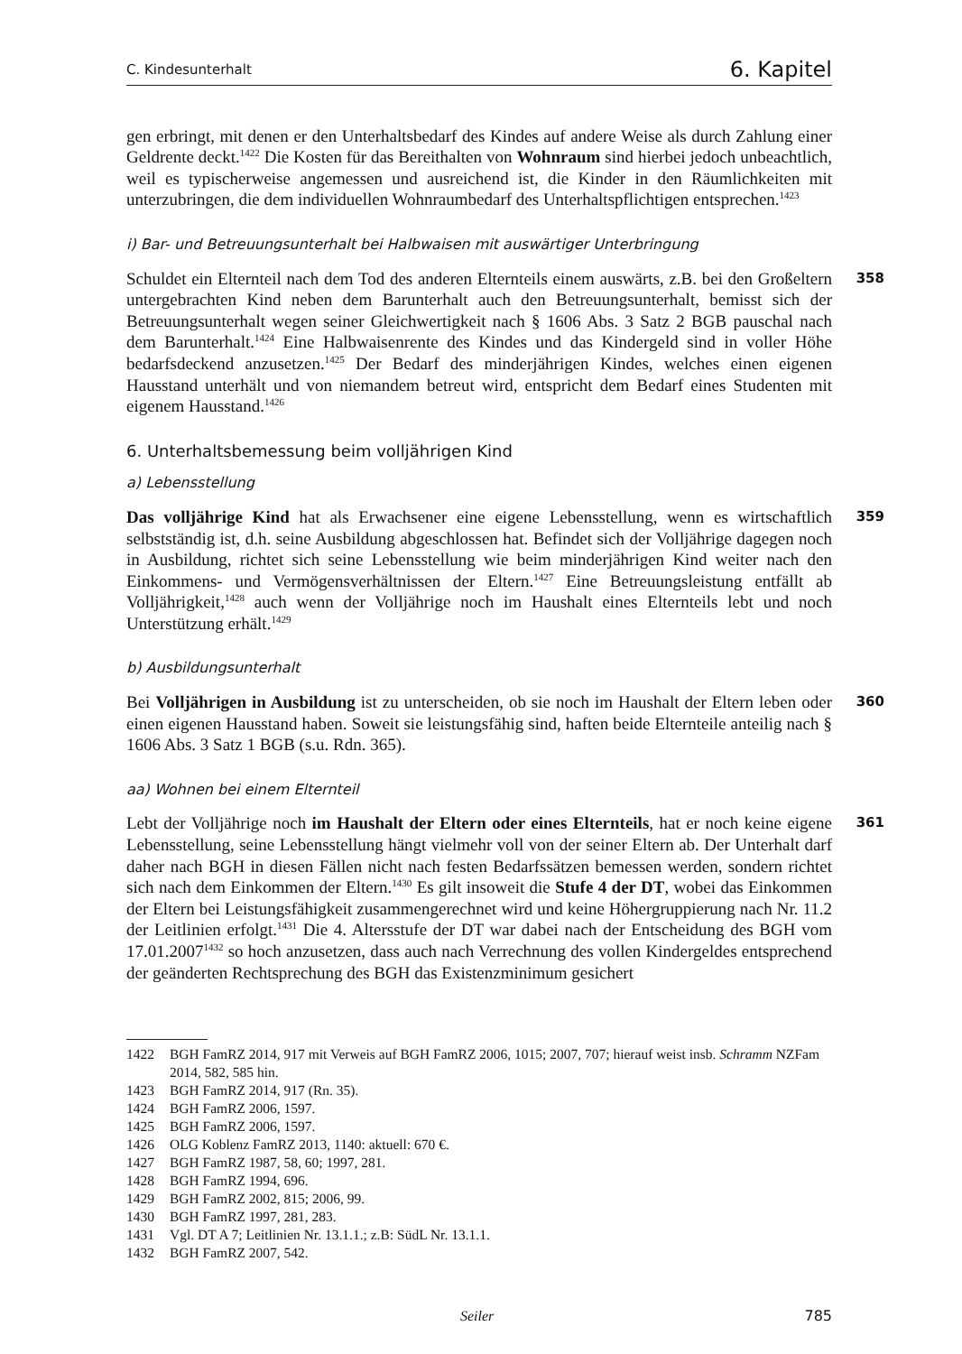C. Kindesunterhalt 6. Kapitel
gen erbringt, mit denen er den Unterhaltsbedarf des Kindes auf andere Weise als durch Zahlung einer Geldrente deckt.<sup>1422</sup> Die Kosten für das Bereithalten von Wohnraum sind hierbei jedoch unbeachtlich, weil es typischerweise angemessen und ausreichend ist, die Kinder in den Räumlichkeiten mit unterzubringen, die dem individuellen Wohnraumbedarf des Unterhaltspflichtigen entsprechen.<sup>1423</sup>
i) Bar- und Betreuungsunterhalt bei Halbwaisen mit auswärtiger Unterbringung
358 Schuldet ein Elternteil nach dem Tod des anderen Elternteils einem auswärts, z.B. bei den Großeltern untergebrachten Kind neben dem Barunterhalt auch den Betreuungsunterhalt, bemisst sich der Betreuungsunterhalt wegen seiner Gleichwertigkeit nach § 1606 Abs. 3 Satz 2 BGB pauschal nach dem Barunterhalt.<sup>1424</sup> Eine Halbwaisenrente des Kindes und das Kindergeld sind in voller Höhe bedarfsdeckend anzusetzen.<sup>1425</sup> Der Bedarf des minderjährigen Kindes, welches einen eigenen Hausstand unterhält und von niemandem betreut wird, entspricht dem Bedarf eines Studenten mit eigenem Hausstand.<sup>1426</sup>
6. Unterhaltsbemessung beim volljährigen Kind
a) Lebensstellung
359 Das volljährige Kind hat als Erwachsener eine eigene Lebensstellung, wenn es wirtschaftlich selbstständig ist, d.h. seine Ausbildung abgeschlossen hat. Befindet sich der Volljährige dagegen noch in Ausbildung, richtet sich seine Lebensstellung wie beim minderjährigen Kind weiter nach den Einkommens- und Vermögensverhältnissen der Eltern.<sup>1427</sup> Eine Betreuungsleistung entfällt ab Volljährigkeit,<sup>1428</sup> auch wenn der Volljährige noch im Haushalt eines Elternteils lebt und noch Unterstützung erhält.<sup>1429</sup>
b) Ausbildungsunterhalt
360 Bei Volljährigen in Ausbildung ist zu unterscheiden, ob sie noch im Haushalt der Eltern leben oder einen eigenen Hausstand haben. Soweit sie leistungsfähig sind, haften beide Elternteile anteilig nach § 1606 Abs. 3 Satz 1 BGB (s.u. Rdn. 365).
aa) Wohnen bei einem Elternteil
361 Lebt der Volljährige noch im Haushalt der Eltern oder eines Elternteils, hat er noch keine eigene Lebensstellung, seine Lebensstellung hängt vielmehr voll von der seiner Eltern ab. Der Unterhalt darf daher nach BGH in diesen Fällen nicht nach festen Bedarfssätzen bemessen werden, sondern richtet sich nach dem Einkommen der Eltern.<sup>1430</sup> Es gilt insoweit die Stufe 4 der DT, wobei das Einkommen der Eltern bei Leistungsfähigkeit zusammengerechnet wird und keine Höhergruppierung nach Nr. 11.2 der Leitlinien erfolgt.<sup>1431</sup> Die 4. Altersstufe der DT war dabei nach der Entscheidung des BGH vom 17.01.2007<sup>1432</sup> so hoch anzusetzen, dass auch nach Verrechnung des vollen Kindergeldes entsprechend der geänderten Rechtsprechung des BGH das Existenzminimum gesichert
1422 BGH FamRZ 2014, 917 mit Verweis auf BGH FamRZ 2006, 1015; 2007, 707; hierauf weist insb. Schramm NZFam 2014, 582, 585 hin.
1423 BGH FamRZ 2014, 917 (Rn. 35).
1424 BGH FamRZ 2006, 1597.
1425 BGH FamRZ 2006, 1597.
1426 OLG Koblenz FamRZ 2013, 1140: aktuell: 670 €.
1427 BGH FamRZ 1987, 58, 60; 1997, 281.
1428 BGH FamRZ 1994, 696.
1429 BGH FamRZ 2002, 815; 2006, 99.
1430 BGH FamRZ 1997, 281, 283.
1431 Vgl. DT A 7; Leitlinien Nr. 13.1.1.; z.B: SüdL Nr. 13.1.1.
1432 BGH FamRZ 2007, 542.
Seiler 785